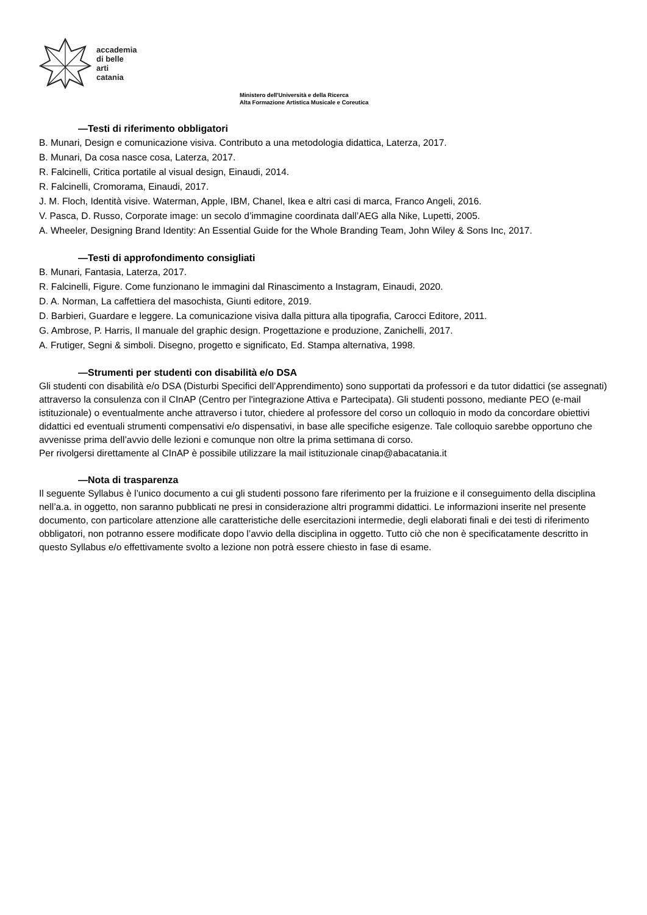accademia
di belle
arti
catania
Ministero dell'Università e della Ricerca
Alta Formazione Artistica Musicale e Coreutica
—Testi di riferimento obbligatori
B. Munari, Design e comunicazione visiva. Contributo a una metodologia didattica, Laterza, 2017.
B. Munari, Da cosa nasce cosa, Laterza, 2017.
R. Falcinelli, Critica portatile al visual design, Einaudi, 2014.
R. Falcinelli, Cromorama, Einaudi, 2017.
J. M. Floch, Identità visive. Waterman, Apple, IBM, Chanel, Ikea e altri casi di marca, Franco Angeli, 2016.
V. Pasca, D. Russo, Corporate image: un secolo d’immagine coordinata dall’AEG alla Nike, Lupetti, 2005.
A. Wheeler, Designing Brand Identity: An Essential Guide for the Whole Branding Team, John Wiley & Sons Inc, 2017.
—Testi di approfondimento consigliati
B. Munari, Fantasia, Laterza, 2017.
R. Falcinelli, Figure. Come funzionano le immagini dal Rinascimento a Instagram, Einaudi, 2020.
D. A. Norman, La caffettiera del masochista, Giunti editore, 2019.
D. Barbieri, Guardare e leggere. La comunicazione visiva dalla pittura alla tipografia, Carocci Editore, 2011.
G. Ambrose, P. Harris, Il manuale del graphic design. Progettazione e produzione, Zanichelli, 2017.
A. Frutiger, Segni & simboli. Disegno, progetto e significato, Ed. Stampa alternativa, 1998.
—Strumenti per studenti con disabilità e/o DSA
Gli studenti con disabilità e/o DSA (Disturbi Specifici dell’Apprendimento) sono supportati da professori e da tutor didattici (se assegnati) attraverso la consulenza con il CInAP (Centro per l'integrazione Attiva e Partecipata). Gli studenti possono, mediante PEO (e-mail istituzionale) o eventualmente anche attraverso i tutor, chiedere al professore del corso un colloquio in modo da concordare obiettivi didattici ed eventuali strumenti compensativi e/o dispensativi, in base alle specifiche esigenze. Tale colloquio sarebbe opportuno che avvenisse prima dell’avvio delle lezioni e comunque non oltre la prima settimana di corso.
Per rivolgersi direttamente al CInAP è possibile utilizzare la mail istituzionale cinap@abacatania.it
—Nota di trasparenza
Il seguente Syllabus è l’unico documento a cui gli studenti possono fare riferimento per la fruizione e il conseguimento della disciplina nell’a.a. in oggetto, non saranno pubblicati ne presi in considerazione altri programmi didattici. Le informazioni inserite nel presente documento, con particolare attenzione alle caratteristiche delle esercitazioni intermedie, degli elaborati finali e dei testi di riferimento obbligatori, non potranno essere modificate dopo l’avvio della disciplina in oggetto. Tutto ciò che non è specificatamente descritto in questo Syllabus e/o effettivamente svolto a lezione non potrà essere chiesto in fase di esame.